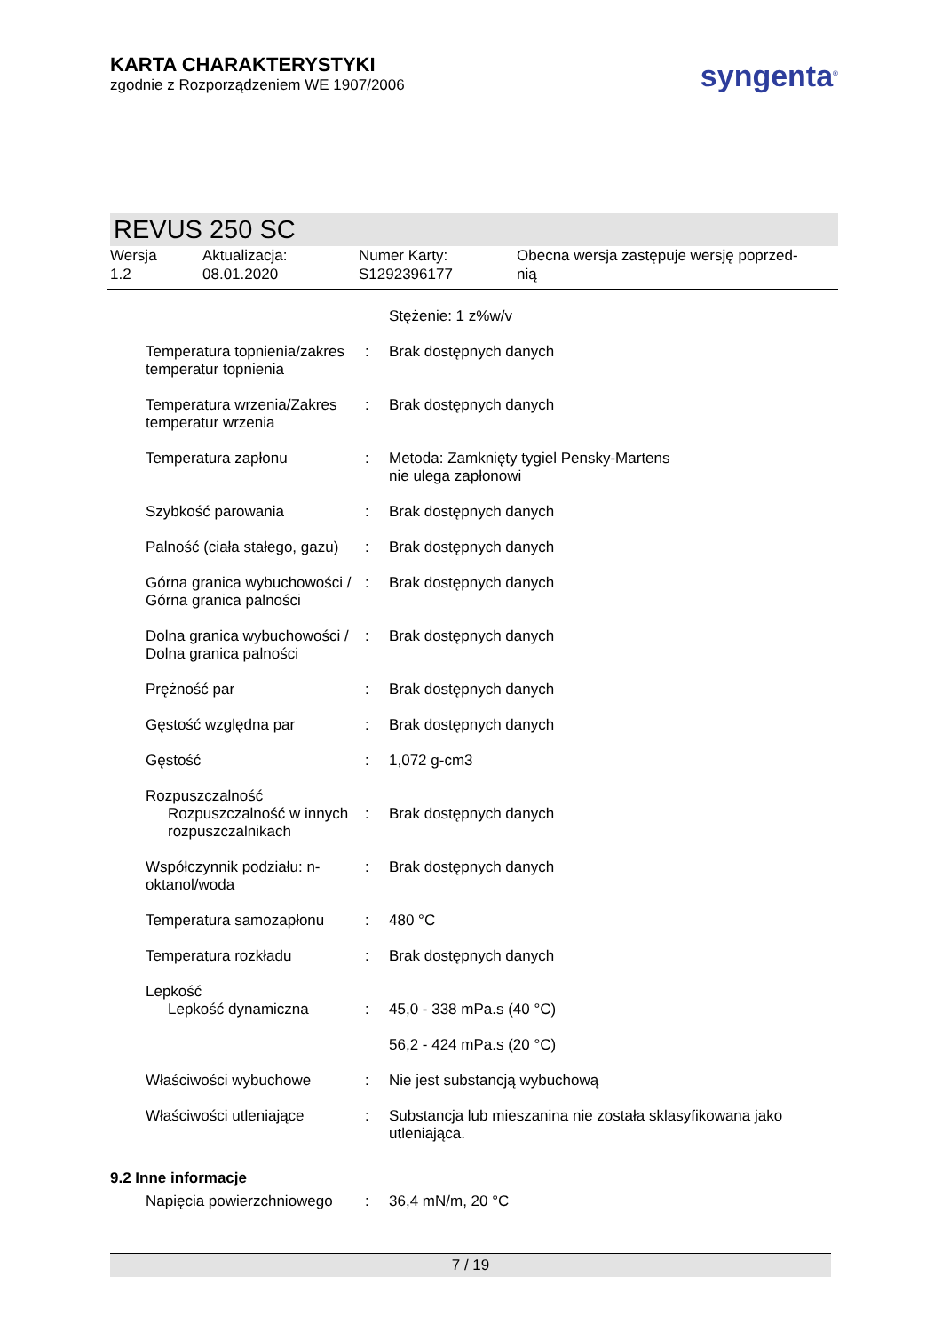KARTA CHARAKTERYSTYKI
zgodnie z Rozporządzeniem WE 1907/2006
syngenta<sup>®</sup>
REVUS 250 SC
Wersja
1.2
Aktualizacja:
08.01.2020
Numer Karty:
S1292396177
Obecna wersja zastępuje wersję poprzed-
nią
| | | Stężenie: 1 z%w/v |
| Temperatura topnienia/zakres temperatur topnienia | : | Brak dostępnych danych |
| Temperatura wrzenia/Zakres temperatur wrzenia | : | Brak dostępnych danych |
| Temperatura zapłonu | : | Metoda: Zamknięty tygiel Pensky-Martens nie ulega zapłonowi |
| Szybkość parowania | : | Brak dostępnych danych |
| Palność (ciała stałego, gazu) | : | Brak dostępnych danych |
| Górna granica wybuchowości / Górna granica palności | : | Brak dostępnych danych |
| Dolna granica wybuchowości / Dolna granica palności | : | Brak dostępnych danych |
| Prężność par | : | Brak dostępnych danych |
| Gęstość względna par | : | Brak dostępnych danych |
| Gęstość | : | 1,072 g-cm3 |
| Rozpuszczalność Rozpuszczalność w innych rozpuszczalnikach | : | Brak dostępnych danych |
| Współczynnik podziału: n-oktanol/woda | : | Brak dostępnych danych |
| Temperatura samozapłonu | : | 480 °C |
| Temperatura rozkładu | : | Brak dostępnych danych |
| Lepkość Lepkość dynamiczna | : | 45,0 - 338 mPa.s (40 °C) 56,2 - 424 mPa.s (20 °C) |
| Właściwości wybuchowe | : | Nie jest substancją wybuchową |
| Właściwości utleniające | : | Substancja lub mieszanina nie została sklasyfikowana jako utleniająca. |
9.2 Inne informacje
| Napięcia powierzchniowego | : | 36,4 mN/m, 20 °C |
7 / 19